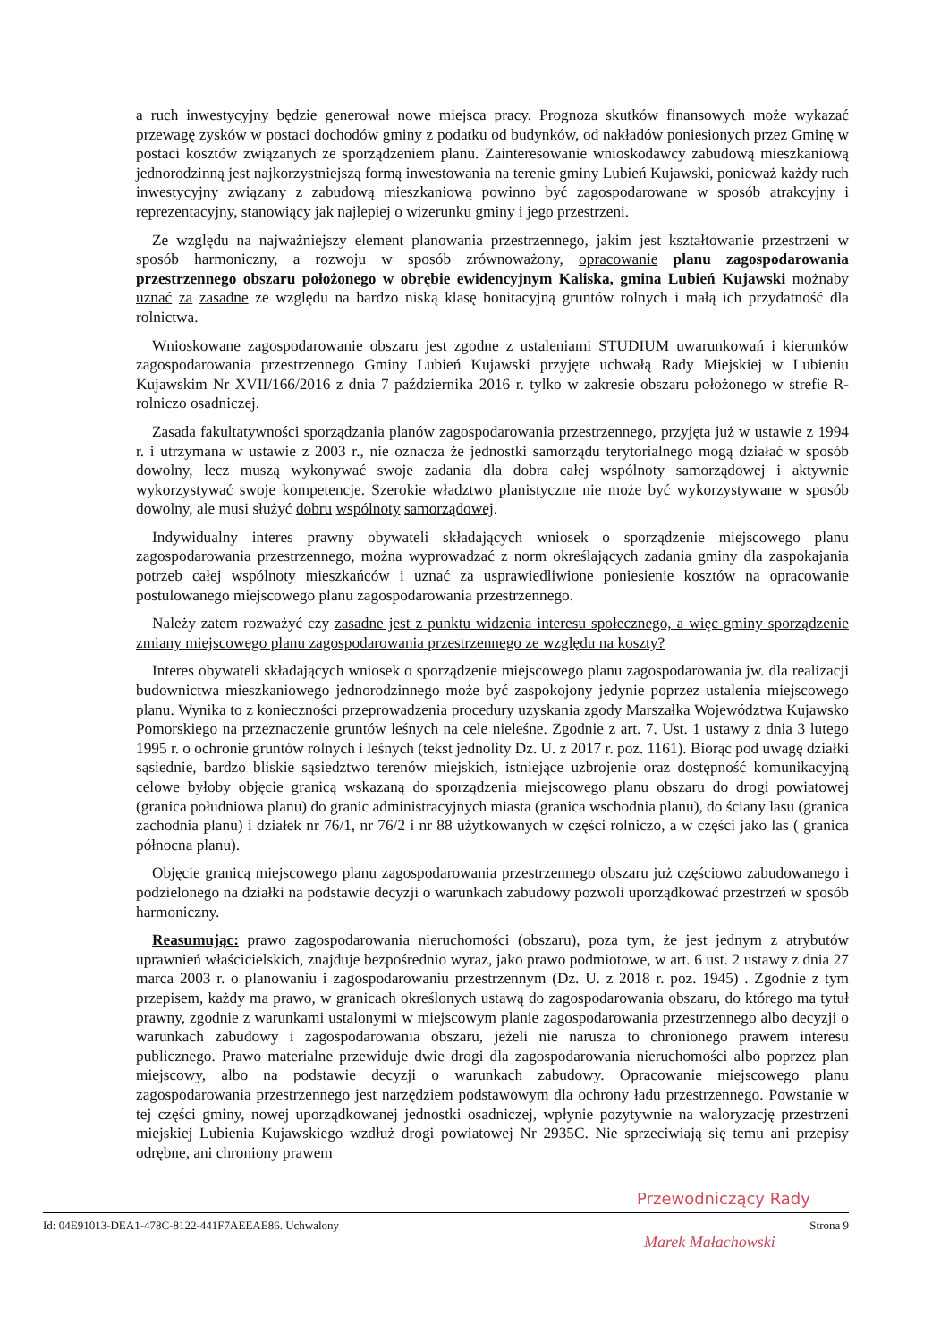a ruch inwestycyjny będzie generował nowe miejsca pracy. Prognoza skutków finansowych może wykazać przewagę zysków w postaci dochodów gminy z podatku od budynków, od nakładów poniesionych przez Gminę w postaci kosztów związanych ze sporządzeniem planu. Zainteresowanie wnioskodawcy zabudową mieszkaniową jednorodzinną jest najkorzystniejszą formą inwestowania na terenie gminy Lubień Kujawski, ponieważ każdy ruch inwestycyjny związany z zabudową mieszkaniową powinno być zagospodarowane w sposób atrakcyjny i reprezentacyjny, stanowiący jak najlepiej o wizerunku gminy i jego przestrzeni.
Ze względu na najważniejszy element planowania przestrzennego, jakim jest kształtowanie przestrzeni w sposób harmoniczny, a rozwoju w sposób zrównoważony, opracowanie planu zagospodarowania przestrzennego obszaru położonego w obrębie ewidencyjnym Kaliska, gmina Lubień Kujawski możnaby uznać za zasadne ze względu na bardzo niską klasę bonitacyjną gruntów rolnych i małą ich przydatność dla rolnictwa.
Wnioskowane zagospodarowanie obszaru jest zgodne z ustaleniami STUDIUM uwarunkowań i kierunków zagospodarowania przestrzennego Gminy Lubień Kujawski przyjęte uchwałą Rady Miejskiej w Lubieniu Kujawskim Nr XVII/166/2016 z dnia 7 października 2016 r. tylko w zakresie obszaru położonego w strefie R- rolniczo osadniczej.
Zasada fakultatywności sporządzania planów zagospodarowania przestrzennego, przyjęta już w ustawie z 1994 r. i utrzymana w ustawie z 2003 r., nie oznacza że jednostki samorządu terytorialnego mogą działać w sposób dowolny, lecz muszą wykonywać swoje zadania dla dobra całej wspólnoty samorządowej i aktywnie wykorzystywać swoje kompetencje. Szerokie władztwo planistyczne nie może być wykorzystywane w sposób dowolny, ale musi służyć dobru wspólnoty samorządowej.
Indywidualny interes prawny obywateli składających wniosek o sporządzenie miejscowego planu zagospodarowania przestrzennego, można wyprowadzać z norm określających zadania gminy dla zaspokajania potrzeb całej wspólnoty mieszkańców i uznać za usprawiedliwione poniesienie kosztów na opracowanie postulowanego miejscowego planu zagospodarowania przestrzennego.
Należy zatem rozważyć czy zasadne jest z punktu widzenia interesu społecznego, a więc gminy sporządzenie zmiany miejscowego planu zagospodarowania przestrzennego ze względu na koszty?
Interes obywateli składających wniosek o sporządzenie miejscowego planu zagospodarowania jw. dla realizacji budownictwa mieszkaniowego jednorodzinnego może być zaspokojony jedynie poprzez ustalenia miejscowego planu. Wynika to z konieczności przeprowadzenia procedury uzyskania zgody Marszałka Województwa Kujawsko Pomorskiego na przeznaczenie gruntów leśnych na cele nieleśne. Zgodnie z art. 7. Ust. 1 ustawy z dnia 3 lutego 1995 r. o ochronie gruntów rolnych i leśnych (tekst jednolity Dz. U. z 2017 r. poz. 1161). Biorąc pod uwagę działki sąsiednie, bardzo bliskie sąsiedztwo terenów miejskich, istniejące uzbrojenie oraz dostępność komunikacyjną celowe byłoby objęcie granicą wskazaną do sporządzenia miejscowego planu obszaru do drogi powiatowej (granica południowa planu) do granic administracyjnych miasta (granica wschodnia planu), do ściany lasu (granica zachodnia planu) i działek nr 76/1, nr 76/2 i nr 88 użytkowanych w części rolniczo, a w części jako las ( granica północna planu).
Objęcie granicą miejscowego planu zagospodarowania przestrzennego obszaru już częściowo zabudowanego i podzielonego na działki na podstawie decyzji o warunkach zabudowy pozwoli uporządkować przestrzeń w sposób harmoniczny.
Reasumując: prawo zagospodarowania nieruchomości (obszaru), poza tym, że jest jednym z atrybutów uprawnień właścicielskich, znajduje bezpośrednio wyraz, jako prawo podmiotowe, w art. 6 ust. 2 ustawy z dnia 27 marca 2003 r. o planowaniu i zagospodarowaniu przestrzennym (Dz. U. z 2018 r. poz. 1945) . Zgodnie z tym przepisem, każdy ma prawo, w granicach określonych ustawą do zagospodarowania obszaru, do którego ma tytuł prawny, zgodnie z warunkami ustalonymi w miejscowym planie zagospodarowania przestrzennego albo decyzji o warunkach zabudowy i zagospodarowania obszaru, jeżeli nie narusza to chronionego prawem interesu publicznego. Prawo materialne przewiduje dwie drogi dla zagospodarowania nieruchomości albo poprzez plan miejscowy, albo na podstawie decyzji o warunkach zabudowy. Opracowanie miejscowego planu zagospodarowania przestrzennego jest narzędziem podstawowym dla ochrony ładu przestrzennego. Powstanie w tej części gminy, nowej uporządkowanej jednostki osadniczej, wpłynie pozytywnie na waloryzację przestrzeni miejskiej Lubienia Kujawskiego wzdłuż drogi powiatowej Nr 2935C. Nie sprzeciwiają się temu ani przepisy odrębne, ani chroniony prawem
Przewodniczący Rady
Id: 04E91013-DEA1-478C-8122-441F7AEEAE86. Uchwalony Strona 9
Marek Małachowski